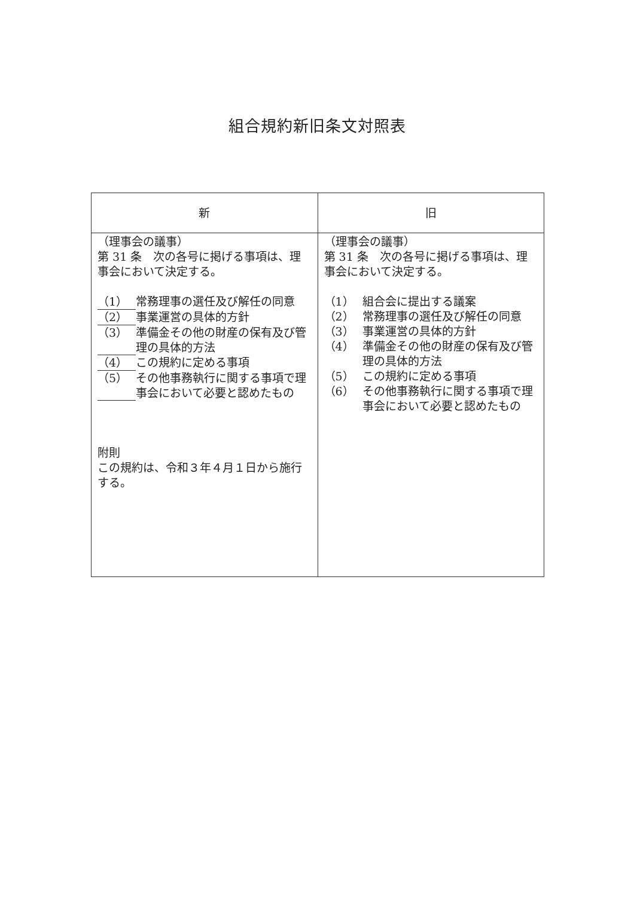組合規約新旧条文対照表
| 新 | 旧 |
| --- | --- |
| （理事会の議事） 第 31 条 次の各号に掲げる事項は、理事会において決定する。 （1） 常務理事の選任及び解任の同意 （2） 事業運営の具体的方針 （3） 準備金その他の財産の保有及び管理の具体的方法 （4） この規約に定める事項 （5） その他事務執行に関する事項で理事会において必要と認めたもの 附則 この規約は、令和３年４月１日から施行する。 | （理事会の議事） 第 31 条 次の各号に掲げる事項は、理事会において決定する。 （1） 組合会に提出する議案 （2） 常務理事の選任及び解任の同意 （3） 事業運営の具体的方針 （4） 準備金その他の財産の保有及び管理の具体的方法 （5） この規約に定める事項 （6） その他事務執行に関する事項で理事会において必要と認めたもの |